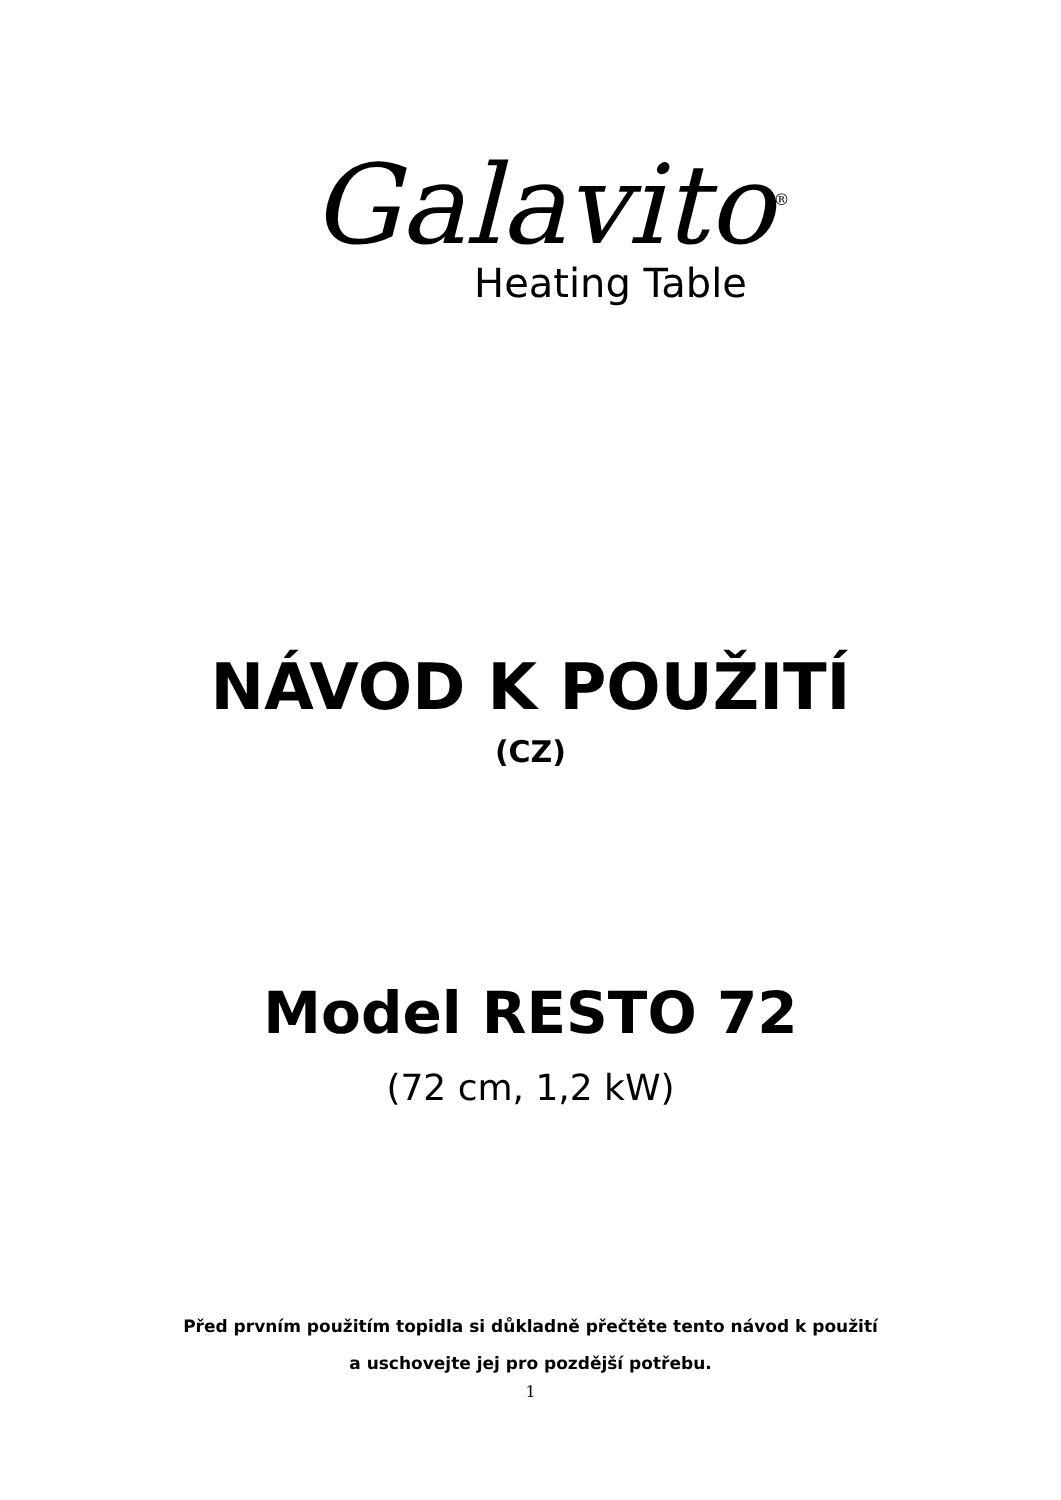Galavito<sup>®</sup>
Heating Table
NÁVOD K POUŽITÍ
(CZ)
Model RESTO 72
(72 cm, 1,2 kW)
Před prvním použitím topidla si důkladně přečtěte tento návod k použití
a uschovejte jej pro pozdější potřebu.
1